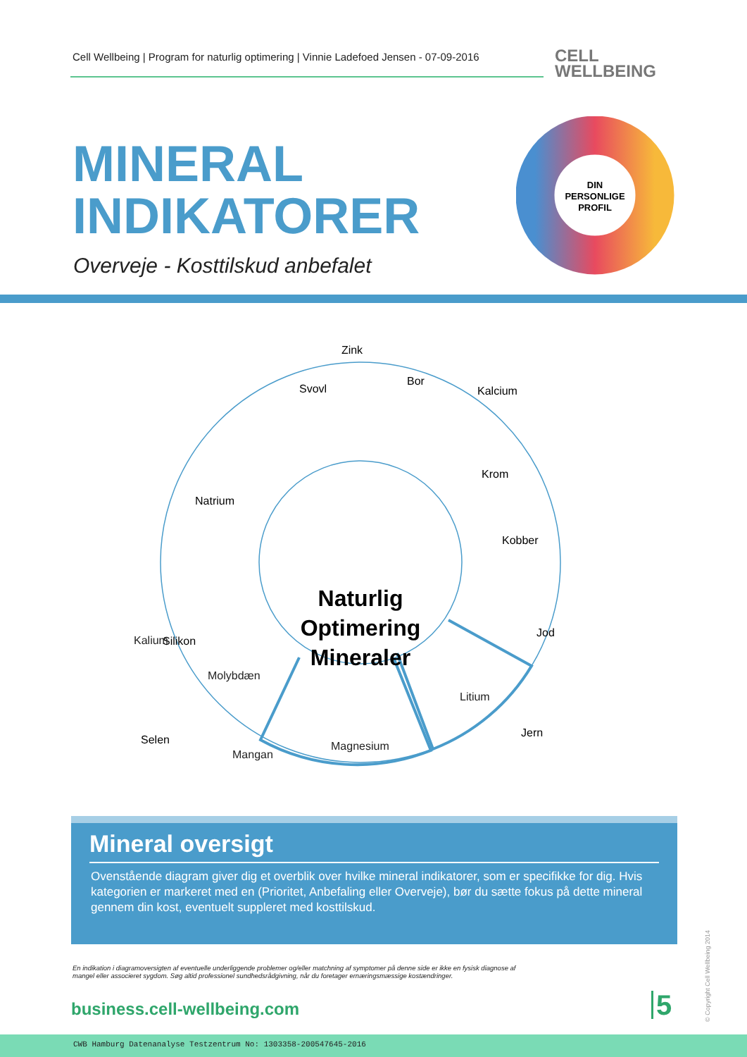Cell Wellbeing | Program for naturlig optimering | Vinnie Ladefoed Jensen - 07-09-2016
CELL
WELLBEING
MINERAL
INDIKATORER
Overveje - Kosttilskud anbefalet
DIN
PERSONLIGE
PROFIL
Zink
Svovl
Bor
Kalcium
Krom
Kobber
Jod
Jern
Natrium
Silikon
Selen
Naturlig
Optimering
Mineraler
Kalium
Molybdæn
Litium
Magnesium
Mangan
Mineral oversigt
Ovenstående diagram giver dig et overblik over hvilke mineral indikatorer, som er specifikke for dig. Hvis kategorien er markeret med en (Prioritet, Anbefaling eller Overveje), bør du sætte fokus på dette mineral gennem din kost, eventuelt suppleret med kosttilskud.
En indikation i diagramoversigten af eventuelle underliggende problemer og/eller matchning af symptomer på denne side er ikke en fysisk diagnose af mangel eller associeret sygdom. Søg altid professionel sundhedsrådgivning, når du foretager ernæringsmæssige kostændringer.
business.cell-wellbeing.com 5
© Copyright Cell Wellbeing 2014
CWB Hamburg Datenanalyse Testzentrum No: 1303358-200547645-2016